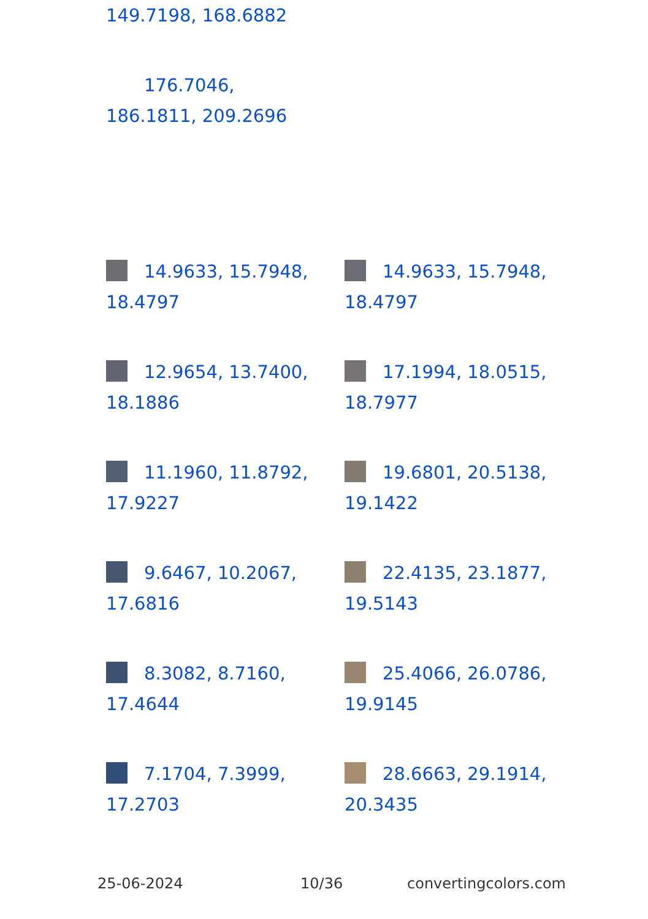149.7198, 168.6882
176.7046, 186.1811, 209.2696
14.9633, 15.7948, 18.4797
14.9633, 15.7948, 18.4797
12.9654, 13.7400, 18.1886
17.1994, 18.0515, 18.7977
11.1960, 11.8792, 17.9227
19.6801, 20.5138, 19.1422
9.6467, 10.2067, 17.6816
22.4135, 23.1877, 19.5143
8.3082, 8.7160, 17.4644
25.4066, 26.0786, 19.9145
7.1704, 7.3999, 17.2703
28.6663, 29.1914, 20.3435
25-06-2024 10/36 convertingcolors.com